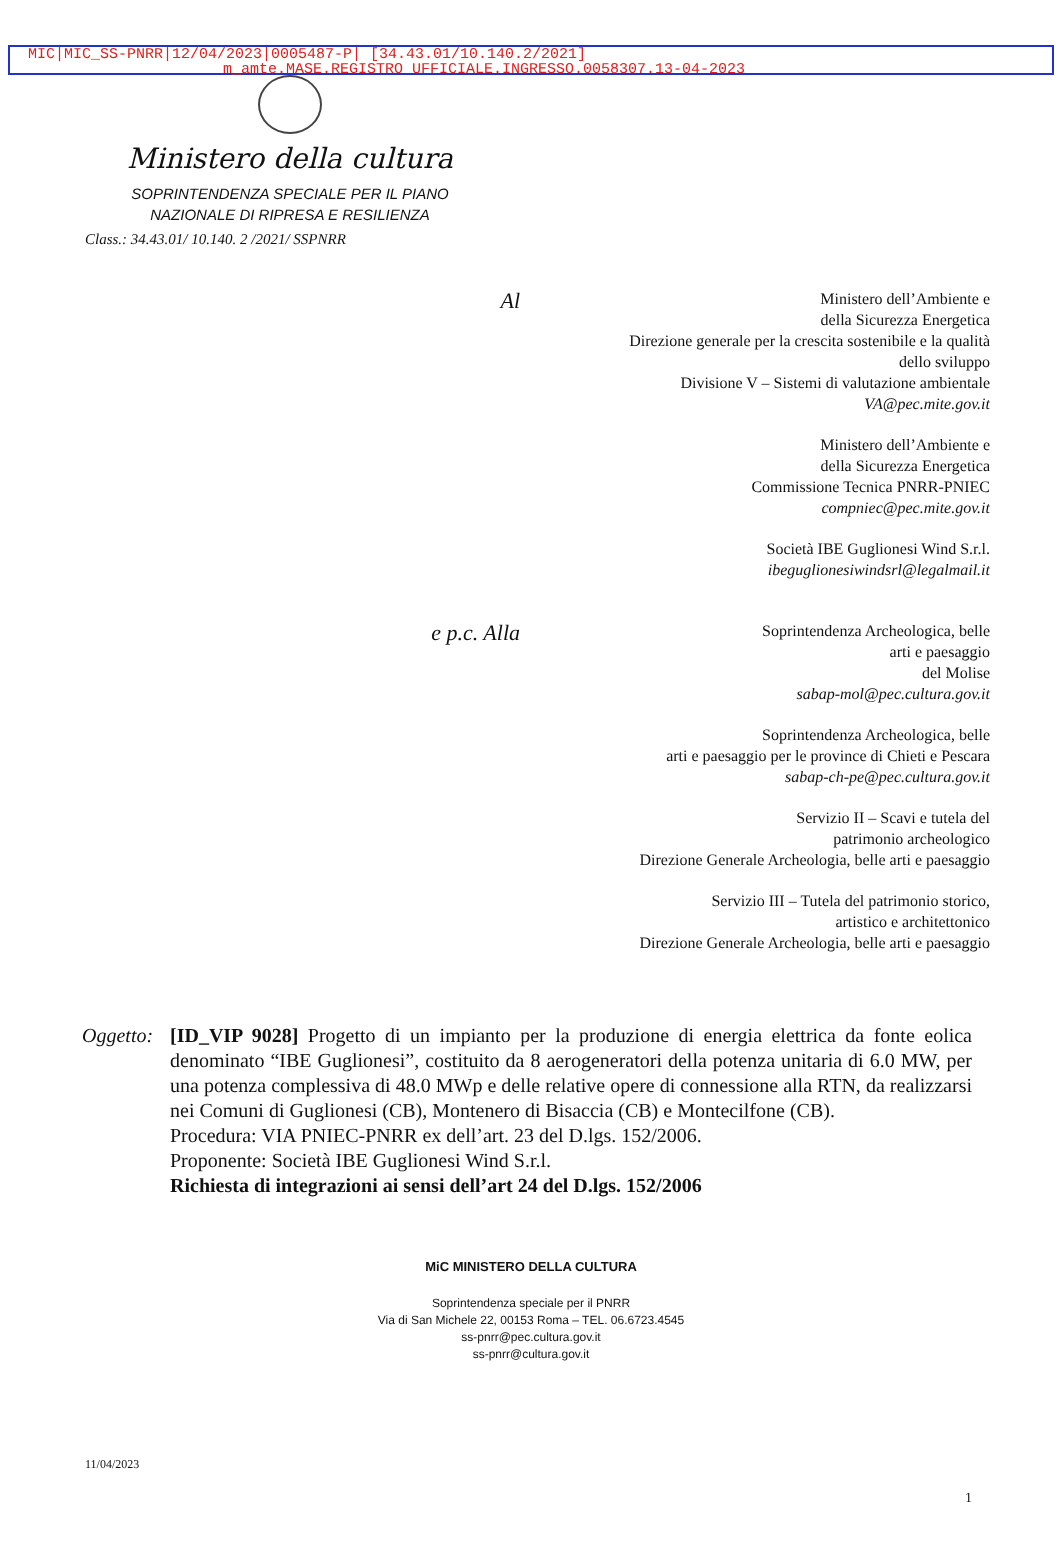MIC|MIC_SS-PNRR|12/04/2023|0005487-P| [34.43.01/10.140.2/2021]
m_amte.MASE.REGISTRO UFFICIALE.INGRESSO.0058307.13-04-2023
Ministero della cultura
SOPRINTENDENZA SPECIALE PER IL PIANO
NAZIONALE DI RIPRESA E RESILIENZA
Class.: 34.43.01/ 10.140. 2 /2021/ SSPNRR
Al
Ministero dell’Ambiente e
della Sicurezza Energetica
Direzione generale per la crescita sostenibile e la qualità
dello sviluppo
Divisione V – Sistemi di valutazione ambientale
VA@pec.mite.gov.it
Ministero dell’Ambiente e
della Sicurezza Energetica
Commissione Tecnica PNRR-PNIEC
compniec@pec.mite.gov.it
Società IBE Guglionesi Wind S.r.l.
ibeguglionesiwindsrl@legalmail.it
e p.c. Alla
Soprintendenza Archeologica, belle
arti e paesaggio
del Molise
sabap-mol@pec.cultura.gov.it
Soprintendenza Archeologica, belle
arti e paesaggio per le province di Chieti e Pescara
sabap-ch-pe@pec.cultura.gov.it
Servizio II – Scavi e tutela del
patrimonio archeologico
Direzione Generale Archeologia, belle arti e paesaggio
Servizio III – Tutela del patrimonio storico,
artistico e architettonico
Direzione Generale Archeologia, belle arti e paesaggio
Oggetto:
[ID_VIP 9028] Progetto di un impianto per la produzione di energia elettrica da fonte eolica denominato “IBE Guglionesi”, costituito da 8 aerogeneratori della potenza unitaria di 6.0 MW, per una potenza complessiva di 48.0 MWp e delle relative opere di connessione alla RTN, da realizzarsi nei Comuni di Guglionesi (CB), Montenero di Bisaccia (CB) e Montecilfone (CB).
Procedura: VIA PNIEC-PNRR ex dell’art. 23 del D.lgs. 152/2006.
Proponente: Società IBE Guglionesi Wind S.r.l.
Richiesta di integrazioni ai sensi dell’art 24 del D.lgs. 152/2006
MiC MINISTERO DELLA CULTURA
Soprintendenza speciale per il PNRR
Via di San Michele 22, 00153 Roma – TEL. 06.6723.4545
ss-pnrr@pec.cultura.gov.it
ss-pnrr@cultura.gov.it
11/04/2023
1